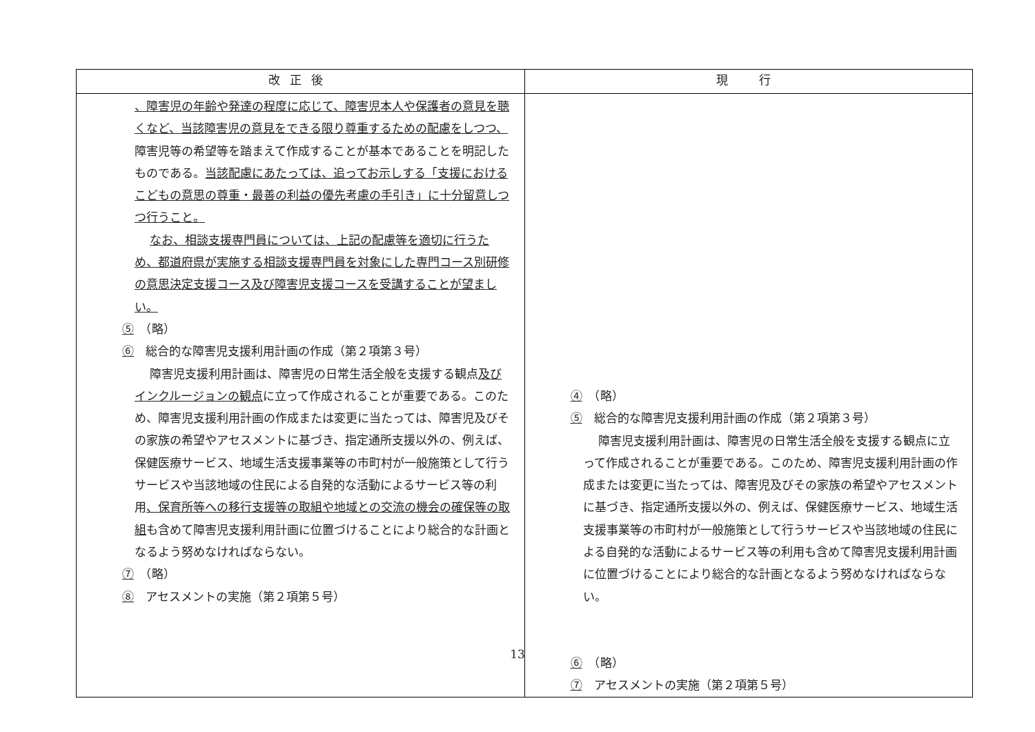| 改正後 | 現 行 |
| --- | --- |
| 、障害児の年齢や発達の程度に応じて、障害児本人や保護者の意見を聴くなど、当該障害児の意見をできる限り尊重するための配慮をしつつ、 障害児等の希望等を踏まえて作成することが基本であることを明記したものである。 当該配慮にあたっては、追ってお示しする「支援におけるこどもの意思の尊重・最善の利益の優先考慮の手引き」に十分留意しつつ行うこと。 なお、相談支援専門員については、上記の配慮等を適切に行うため、都道府県が実施する相談支援専門員を対象にした専門コース別研修の意思決定支援コース及び障害児支援コースを受講することが望ましい。 ⑤ （略） ⑥ 総合的な障害児支援利用計画の作成（第２項第３号） 障害児支援利用計画は、障害児の日常生活全般を支援する観点 及びインクルージョンの観点 に立って作成されることが重要である。このため、障害児支援利用計画の作成または変更に当たっては、障害児及びその家族の希望やアセスメントに基づき、指定通所支援以外の、例えば、保健医療サービス、地域生活支援事業等の市町村が一般施策として行うサービスや当該地域の住民による自発的な活動によるサービス等の利用 、保育所等への移行支援等の取組や地域との交流の機会の確保等の取組 も含めて障害児支援利用計画に位置づけることにより総合的な計画となるよう努めなければならない。 ⑦ （略） ⑧ アセスメントの実施（第２項第５号） | ④ （略） ⑤ 総合的な障害児支援利用計画の作成（第２項第３号） 障害児支援利用計画は、障害児の日常生活全般を支援する観点に立って作成されることが重要である。このため、障害児支援利用計画の作成または変更に当たっては、障害児及びその家族の希望やアセスメントに基づき、指定通所支援以外の、例えば、保健医療サービス、地域生活支援事業等の市町村が一般施策として行うサービスや当該地域の住民による自発的な活動によるサービス等の利用も含めて障害児支援利用計画に位置づけることにより総合的な計画となるよう努めなければならない。 ⑥ （略） ⑦ アセスメントの実施（第２項第５号） |
13